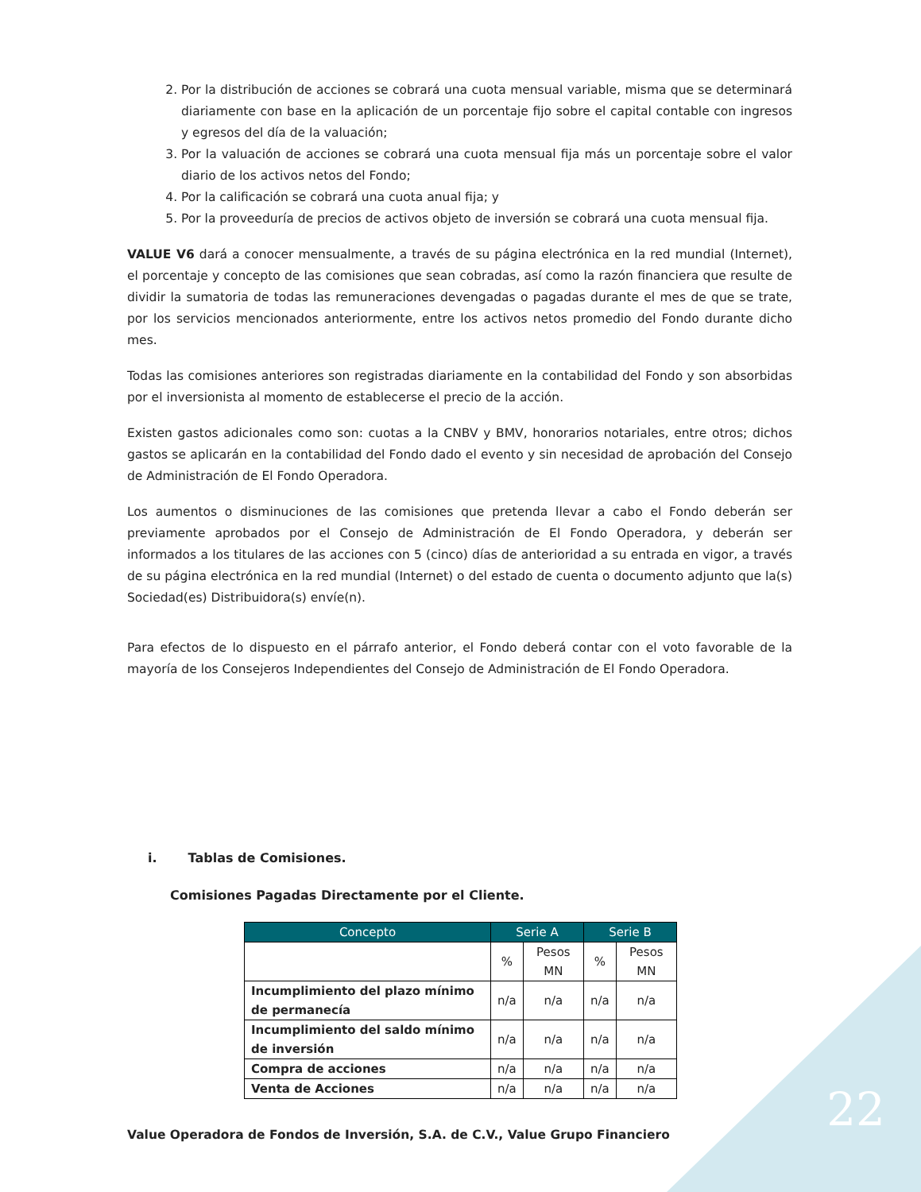2. Por la distribución de acciones se cobrará una cuota mensual variable, misma que se determinará diariamente con base en la aplicación de un porcentaje fijo sobre el capital contable con ingresos y egresos del día de la valuación;
3. Por la valuación de acciones se cobrará una cuota mensual fija más un porcentaje sobre el valor diario de los activos netos del Fondo;
4. Por la calificación se cobrará una cuota anual fija; y
5. Por la proveeduría de precios de activos objeto de inversión se cobrará una cuota mensual fija.
VALUE V6 dará a conocer mensualmente, a través de su página electrónica en la red mundial (Internet), el porcentaje y concepto de las comisiones que sean cobradas, así como la razón financiera que resulte de dividir la sumatoria de todas las remuneraciones devengadas o pagadas durante el mes de que se trate, por los servicios mencionados anteriormente, entre los activos netos promedio del Fondo durante dicho mes.
Todas las comisiones anteriores son registradas diariamente en la contabilidad del Fondo y son absorbidas por el inversionista al momento de establecerse el precio de la acción.
Existen gastos adicionales como son: cuotas a la CNBV y BMV, honorarios notariales, entre otros; dichos gastos se aplicarán en la contabilidad del Fondo dado el evento y sin necesidad de aprobación del Consejo de Administración de El Fondo Operadora.
Los aumentos o disminuciones de las comisiones que pretenda llevar a cabo el Fondo deberán ser previamente aprobados por el Consejo de Administración de El Fondo Operadora, y deberán ser informados a los titulares de las acciones con 5 (cinco) días de anterioridad a su entrada en vigor, a través de su página electrónica en la red mundial (Internet) o del estado de cuenta o documento adjunto que la(s) Sociedad(es) Distribuidora(s) envíe(n).
Para efectos de lo dispuesto en el párrafo anterior, el Fondo deberá contar con el voto favorable de la mayoría de los Consejeros Independientes del Consejo de Administración de El Fondo Operadora.
i. Tablas de Comisiones.
Comisiones Pagadas Directamente por el Cliente.
| Concepto | Serie A | | Serie B | |
| --- | --- | --- | --- | --- |
| | % | Pesos MN | % | Pesos MN |
| Incumplimiento del plazo mínimo de permanecía | n/a | n/a | n/a | n/a |
| Incumplimiento del saldo mínimo de inversión | n/a | n/a | n/a | n/a |
| Compra de acciones | n/a | n/a | n/a | n/a |
| Venta de Acciones | n/a | n/a | n/a | n/a |
Value Operadora de Fondos de Inversión, S.A. de C.V., Value Grupo Financiero
22